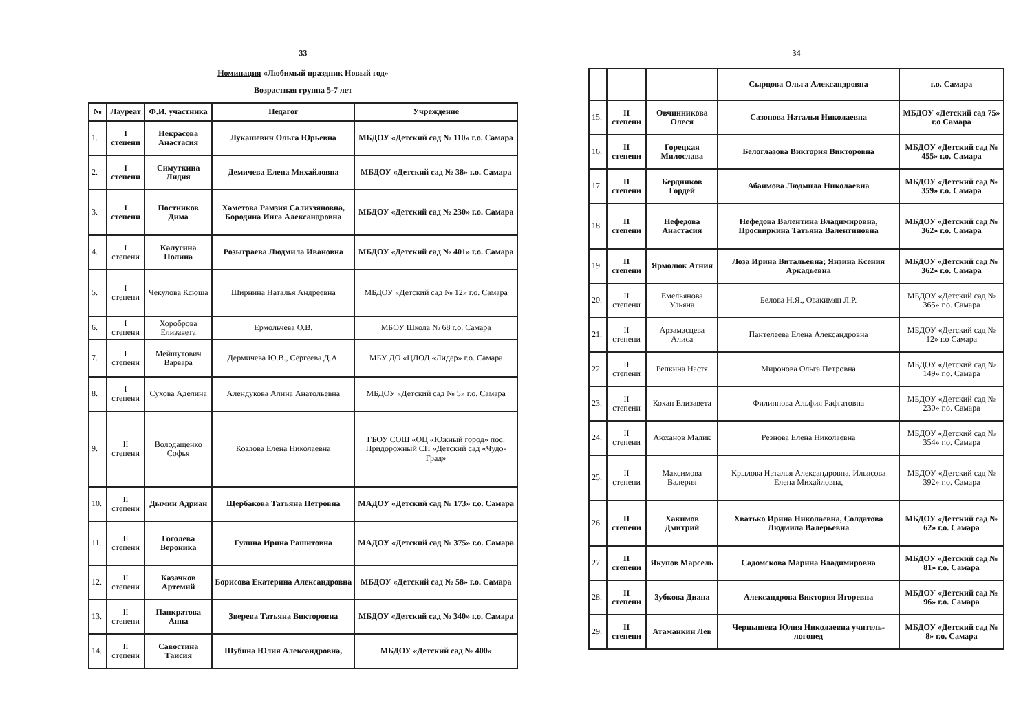33
Номинация «Любимый праздник Новый год»
Возрастная группа 5-7 лет
| № | Лауреат | Ф.И. участника | Педагог | Учреждение |
| --- | --- | --- | --- | --- |
| 1. | I степени | Некрасова Анастасия | Лукашевич Ольга Юрьевна | МБДОУ «Детский сад № 110» г.о. Самара |
| 2. | I степени | Симуткина Лидия | Демичева Елена Михайловна | МБДОУ «Детский сад № 38» г.о. Самара |
| 3. | I степени | Постников Дима | Хаметова Рамзия Салихзяновна, Бородина Инга Александровна | МБДОУ «Детский сад № 230» г.о. Самара |
| 4. | I степени | Калугина Полина | Розыграева Людмила Ивановна | МБДОУ «Детский сад № 401» г.о. Самара |
| 5. | I степени | Чекулова Ксюша | Ширнина Наталья Андреевна | МБДОУ «Детский сад № 12» г.о. Самара |
| 6. | I степени | Хороброва Елизавета | Ермольчева О.В. | МБОУ Школа № 68 г.о. Самара |
| 7. | I степени | Мейшутович Варвара | Дермичева Ю.В., Сергеева Д.А. | МБУ ДО «ЦДОД «Лидер» г.о. Самара |
| 8. | I степени | Сухова Аделина | Алендукова Алина Анатольевна | МБДОУ «Детский сад № 5» г.о. Самара |
| 9. | II степени | Володащенко Софья | Козлова Елена Николаевна | ГБОУ СОШ «ОЦ «Южный город» пос. Придорожный СП «Детский сад «Чудо-Град» |
| 10. | II степени | Дымин Адриан | Щербакова Татьяна Петровна | МАДОУ «Детский сад № 173» г.о. Самара |
| 11. | II степени | Гоголева Вероника | Гулина Ирина Рашитовна | МАДОУ «Детский сад № 375» г.о. Самара |
| 12. | II степени | Казачков Артемий | Борисова Екатерина Александровна | МБДОУ «Детский сад № 58» г.о. Самара |
| 13. | II степени | Панкратова Анна | Зверева Татьяна Викторовна | МБДОУ «Детский сад № 340» г.о. Самара |
| 14. | II степени | Савостина Таисия | Шубина Юлия Александровна, | МБДОУ «Детский сад № 400» |
34
| | | | Сырцова Ольга Александровна | г.о. Самара |
| 15. | II степени | Овчинникова Олеся | Сазонова Наталья Николаевна | МБДОУ «Детский сад 75» г.о Самара |
| 16. | II степени | Горецкая Милослава | Белоглазова Виктория Викторовна | МБДОУ «Детский сад № 455» г.о. Самара |
| 17. | II степени | Бердников Гордей | Абаимова Людмила Николаевна | МБДОУ «Детский сад № 359» г.о. Самара |
| 18. | II степени | Нефедова Анастасия | Нефедова Валентина Владимировна, Просвиркина Татьяна Валентиновна | МБДОУ «Детский сад № 362» г.о. Самара |
| 19. | II степени | Ярмолюк Агния | Лоза Ирина Витальевна; Янзина Ксения Аркадьевна | МБДОУ «Детский сад № 362» г.о. Самара |
| 20. | II степени | Емельянова Ульяна | Белова Н.Я., Овакимян Л.Р. | МБДОУ «Детский сад № 365» г.о. Самара |
| 21. | II степени | Арзамасцева Алиса | Пантелеева Елена Александровна | МБДОУ «Детский сад № 12» г.о Самара |
| 22. | II степени | Репкина Настя | Миронова Ольга Петровна | МБДОУ «Детский сад № 149» г.о. Самара |
| 23. | II степени | Кохан Елизавета | Филиппова Альфия Рафгатовна | МБДОУ «Детский сад № 230» г.о. Самара |
| 24. | II степени | Аюханов Малик | Резнова Елена Николаевна | МБДОУ «Детский сад № 354» г.о. Самара |
| 25. | II степени | Максимова Валерия | Крылова Наталья Александровна, Ильясова Елена Михайловна, | МБДОУ «Детский сад № 392» г.о. Самара |
| 26. | II степени | Хакимов Дмитрий | Хватько Ирина Николаевна, Солдатова Людмила Валерьевна | МБДОУ «Детский сад № 62» г.о. Самара |
| 27. | II степени | Якупов Марсель | Садомскова Марина Владимировна | МБДОУ «Детский сад № 81» г.о. Самара |
| 28. | II степени | Зубкова Диана | Александрова Виктория Игоревна | МБДОУ «Детский сад № 96» г.о. Самара |
| 29. | II степени | Атаманкин Лев | Чернышева Юлия Николаевна учитель-логопед | МБДОУ «Детский сад № 8» г.о. Самара |